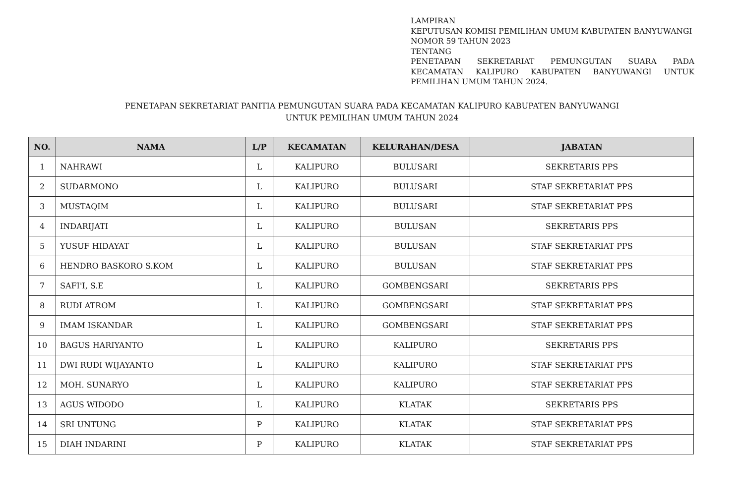LAMPIRAN
KEPUTUSAN KOMISI PEMILIHAN UMUM KABUPATEN BANYUWANGI
NOMOR 59 TAHUN 2023
TENTANG
PENETAPAN SEKRETARIAT PEMUNGUTAN SUARA PADA KECAMATAN KALIPURO KABUPATEN BANYUWANGI UNTUK PEMILIHAN UMUM TAHUN 2024.
PENETAPAN SEKRETARIAT PANITIA PEMUNGUTAN SUARA PADA KECAMATAN KALIPURO KABUPATEN BANYUWANGI
UNTUK PEMILIHAN UMUM TAHUN 2024
| NO. | NAMA | L/P | KECAMATAN | KELURAHAN/DESA | JABATAN |
| --- | --- | --- | --- | --- | --- |
| 1 | NAHRAWI | L | KALIPURO | BULUSARI | SEKRETARIS PPS |
| 2 | SUDARMONO | L | KALIPURO | BULUSARI | STAF SEKRETARIAT PPS |
| 3 | MUSTAQIM | L | KALIPURO | BULUSARI | STAF SEKRETARIAT PPS |
| 4 | INDARIJATI | L | KALIPURO | BULUSAN | SEKRETARIS PPS |
| 5 | YUSUF HIDAYAT | L | KALIPURO | BULUSAN | STAF SEKRETARIAT PPS |
| 6 | HENDRO BASKORO S.KOM | L | KALIPURO | BULUSAN | STAF SEKRETARIAT PPS |
| 7 | SAFI'I, S.E | L | KALIPURO | GOMBENGSARI | SEKRETARIS PPS |
| 8 | RUDI ATROM | L | KALIPURO | GOMBENGSARI | STAF SEKRETARIAT PPS |
| 9 | IMAM ISKANDAR | L | KALIPURO | GOMBENGSARI | STAF SEKRETARIAT PPS |
| 10 | BAGUS HARIYANTO | L | KALIPURO | KALIPURO | SEKRETARIS PPS |
| 11 | DWI RUDI WIJAYANTO | L | KALIPURO | KALIPURO | STAF SEKRETARIAT PPS |
| 12 | MOH. SUNARYO | L | KALIPURO | KALIPURO | STAF SEKRETARIAT PPS |
| 13 | AGUS WIDODO | L | KALIPURO | KLATAK | SEKRETARIS PPS |
| 14 | SRI UNTUNG | P | KALIPURO | KLATAK | STAF SEKRETARIAT PPS |
| 15 | DIAH INDARINI | P | KALIPURO | KLATAK | STAF SEKRETARIAT PPS |